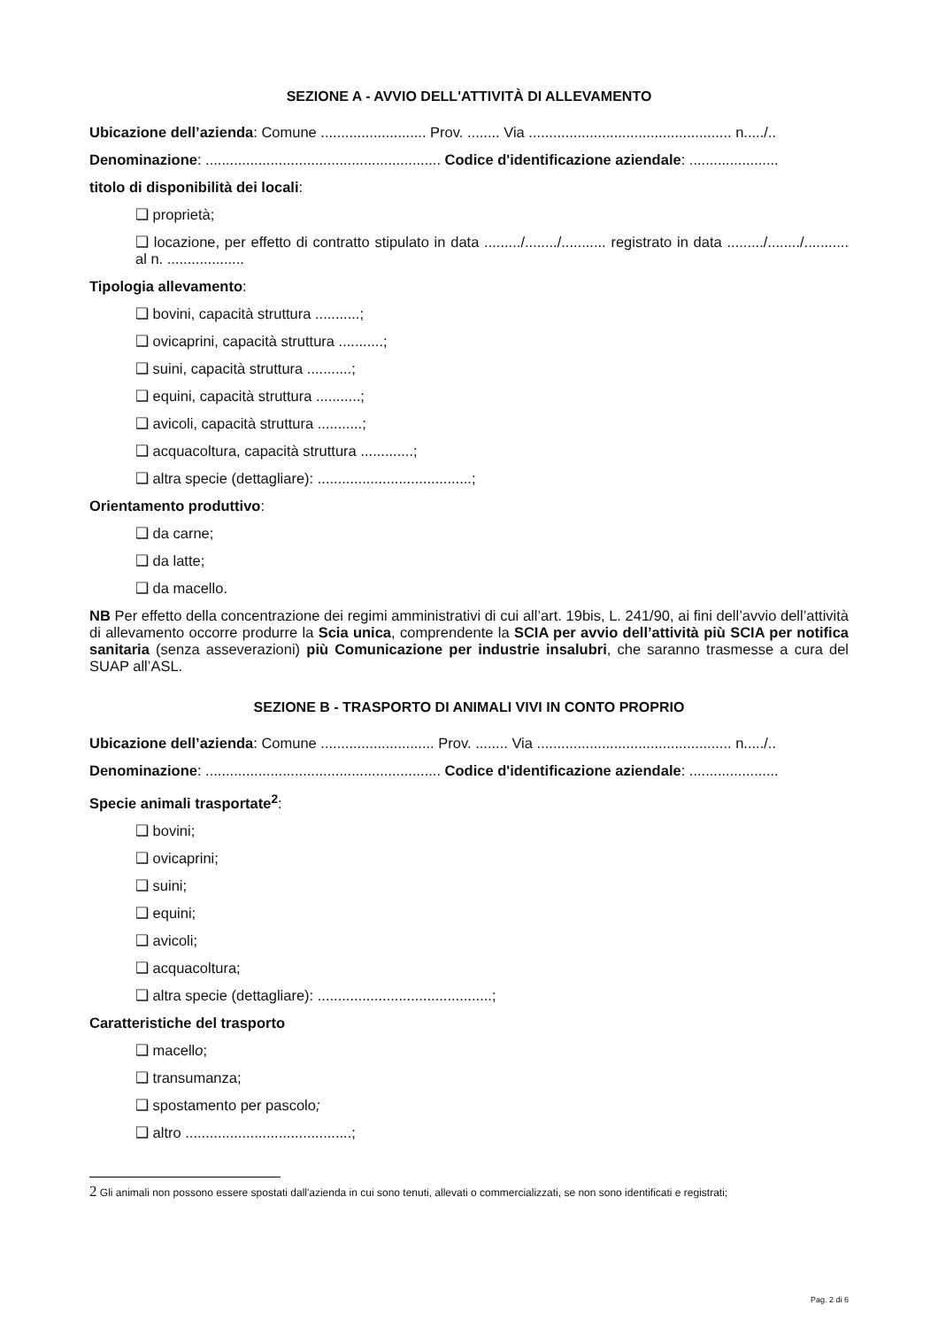SEZIONE A - AVVIO DELL'ATTIVITÀ DI ALLEVAMENTO
Ubicazione dell’azienda: Comune .......................... Prov. ........ Via .................................................. n...../..
Denominazione: .......................................................... Codice d'identificazione aziendale: ......................
titolo di disponibilità dei locali:
❑ proprietà;
❑ locazione, per effetto di contratto stipulato in data ........./......../........... registrato in data ........./......../........... al n. ...................
Tipologia allevamento:
❑ bovini, capacità struttura ...........;
❑ ovicaprini, capacità struttura ...........;
❑ suini, capacità struttura ...........;
❑ equini, capacità struttura ...........;
❑ avicoli, capacità struttura ...........;
❑ acquacoltura, capacità struttura .............;
❑ altra specie (dettagliare): ......................................;
Orientamento produttivo:
❑ da carne;
❑ da latte;
❑ da macello.
NB Per effetto della concentrazione dei regimi amministrativi di cui all’art. 19bis, L. 241/90, ai fini dell’avvio dell’attività di allevamento occorre produrre la Scia unica, comprendente la SCIA per avvio dell’attività più SCIA per notifica sanitaria (senza asseverazioni) più Comunicazione per industrie insalubri, che saranno trasmesse a cura del SUAP all’ASL.
SEZIONE B - TRASPORTO DI ANIMALI VIVI IN CONTO PROPRIO
Ubicazione dell’azienda: Comune ............................ Prov. ........ Via ................................................ n...../..
Denominazione: .......................................................... Codice d'identificazione aziendale: ......................
Specie animali trasportate<sup>2</sup>:
❑ bovini;
❑ ovicaprini;
❑ suini;
❑ equini;
❑ avicoli;
❑ acquacoltura;
❑ altra specie (dettagliare): ...........................................;
Caratteristiche del trasporto
❑ macello;
❑ transumanza;
❑ spostamento per pascolo;
❑ altro .........................................;
2 Gli animali non possono essere spostati dall'azienda in cui sono tenuti, allevati o commercializzati, se non sono identificati e registrati;
Pag. 2 di 6